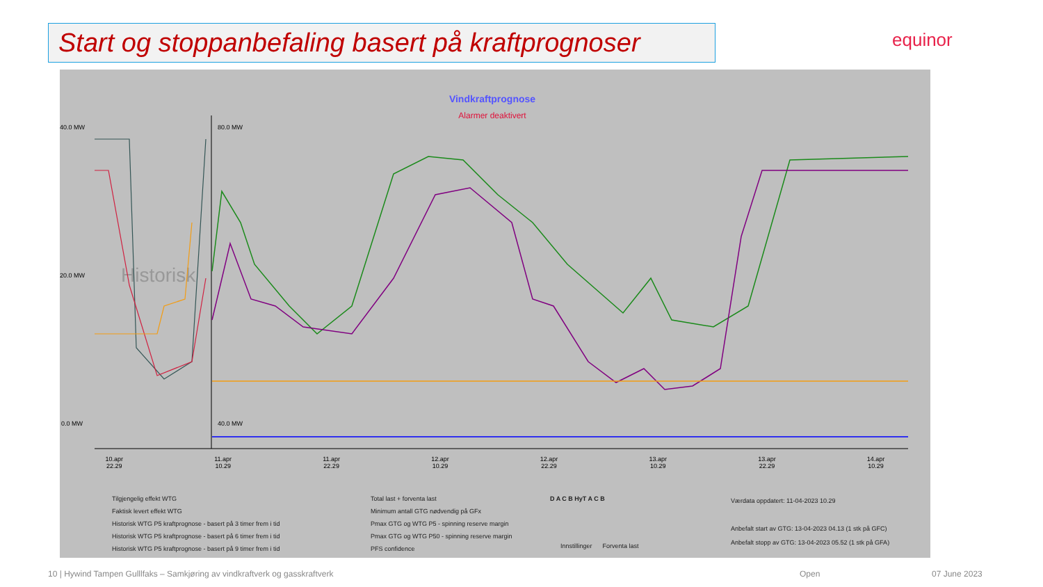Start og stoppanbefaling basert på kraftprognoser equinor
Vindkraftprognose
Alarmer deaktivert
40.0 MW
20.0 MW
0.0 MW
80.0 MW
40.0 MW
Historisk
10.apr
22.29 11.apr
10.29 11.apr
22.29 12.apr
10.29 12.apr
22.29 13.apr
10.29 13.apr
22.29 14.apr
10.29
Tilgjengelig effekt WTG
Faktisk levert effekt WTG
Historisk WTG P5 kraftprognose - basert på 3 timer frem i tid
Historisk WTG P5 kraftprognose - basert på 6 timer frem i tid
Historisk WTG P5 kraftprognose - basert på 9 timer frem i tid
Total last + forventa last
Minimum antall GTG nødvendig på GFx
Pmax GTG og WTG P5 - spinning reserve margin
Pmax GTG og WTG P50 - spinning reserve margin
PFS confidence
D A C B HyT A C B
Innstillinger Forventa last
Værdata oppdatert: 11-04-2023 10.29
Anbefalt start av GTG: 13-04-2023 04.13 (1 stk på GFC)
Anbefalt stopp av GTG: 13-04-2023 05.52 (1 stk på GFA)
10 | Hywind Tampen Gulllfaks – Samkjøring av vindkraftverk og gasskraftverk
Open 07 June 2023